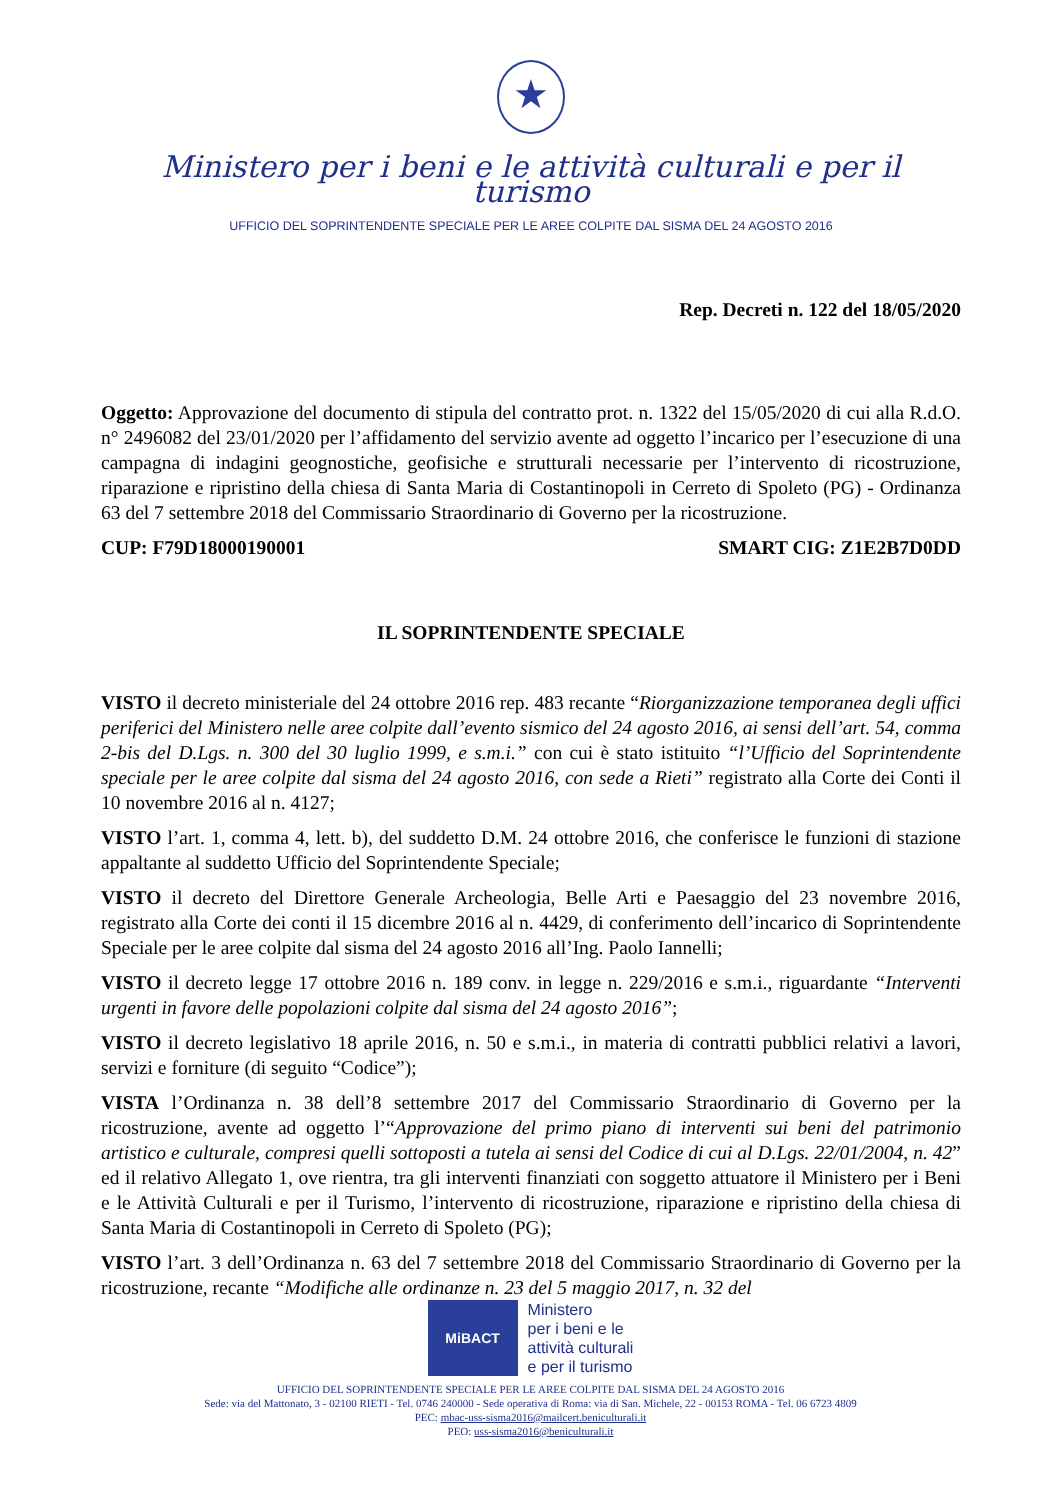★
Ministero per i beni e le attività culturali e per il turismo
UFFICIO DEL SOPRINTENDENTE SPECIALE PER LE AREE COLPITE DAL SISMA DEL 24 AGOSTO 2016
Rep. Decreti n. 122 del 18/05/2020
Oggetto: Approvazione del documento di stipula del contratto prot. n. 1322 del 15/05/2020 di cui alla R.d.O. n° 2496082 del 23/01/2020 per l’affidamento del servizio avente ad oggetto l’incarico per l’esecuzione di una campagna di indagini geognostiche, geofisiche e strutturali necessarie per l’intervento di ricostruzione, riparazione e ripristino della chiesa di Santa Maria di Costantinopoli in Cerreto di Spoleto (PG) - Ordinanza 63 del 7 settembre 2018 del Commissario Straordinario di Governo per la ricostruzione.
CUP: F79D18000190001 SMART CIG: Z1E2B7D0DD
IL SOPRINTENDENTE SPECIALE
VISTO il decreto ministeriale del 24 ottobre 2016 rep. 483 recante “Riorganizzazione temporanea degli uffici periferici del Ministero nelle aree colpite dall’evento sismico del 24 agosto 2016, ai sensi dell’art. 54, comma 2-bis del D.Lgs. n. 300 del 30 luglio 1999, e s.m.i.” con cui è stato istituito “l’Ufficio del Soprintendente speciale per le aree colpite dal sisma del 24 agosto 2016, con sede a Rieti” registrato alla Corte dei Conti il 10 novembre 2016 al n. 4127;
VISTO l’art. 1, comma 4, lett. b), del suddetto D.M. 24 ottobre 2016, che conferisce le funzioni di stazione appaltante al suddetto Ufficio del Soprintendente Speciale;
VISTO il decreto del Direttore Generale Archeologia, Belle Arti e Paesaggio del 23 novembre 2016, registrato alla Corte dei conti il 15 dicembre 2016 al n. 4429, di conferimento dell’incarico di Soprintendente Speciale per le aree colpite dal sisma del 24 agosto 2016 all’Ing. Paolo Iannelli;
VISTO il decreto legge 17 ottobre 2016 n. 189 conv. in legge n. 229/2016 e s.m.i., riguardante “Interventi urgenti in favore delle popolazioni colpite dal sisma del 24 agosto 2016”;
VISTO il decreto legislativo 18 aprile 2016, n. 50 e s.m.i., in materia di contratti pubblici relativi a lavori, servizi e forniture (di seguito “Codice”);
VISTA l’Ordinanza n. 38 dell’8 settembre 2017 del Commissario Straordinario di Governo per la ricostruzione, avente ad oggetto l’“Approvazione del primo piano di interventi sui beni del patrimonio artistico e culturale, compresi quelli sottoposti a tutela ai sensi del Codice di cui al D.Lgs. 22/01/2004, n. 42” ed il relativo Allegato 1, ove rientra, tra gli interventi finanziati con soggetto attuatore il Ministero per i Beni e le Attività Culturali e per il Turismo, l’intervento di ricostruzione, riparazione e ripristino della chiesa di Santa Maria di Costantinopoli in Cerreto di Spoleto (PG);
VISTO l’art. 3 dell’Ordinanza n. 63 del 7 settembre 2018 del Commissario Straordinario di Governo per la ricostruzione, recante “Modifiche alle ordinanze n. 23 del 5 maggio 2017, n. 32 del
MiBACT
Ministero
per i beni e le
attività culturali
e per il turismo
UFFICIO DEL SOPRINTENDENTE SPECIALE PER LE AREE COLPITE DAL SISMA DEL 24 AGOSTO 2016
Sede: via del Mattonato, 3 - 02100 RIETI - Tel. 0746 240000 - Sede operativa di Roma: via di San. Michele, 22 - 00153 ROMA - Tel. 06 6723 4809
PEC: mbac-uss-sisma2016@mailcert.beniculturali.it
PEO: uss-sisma2016@beniculturali.it